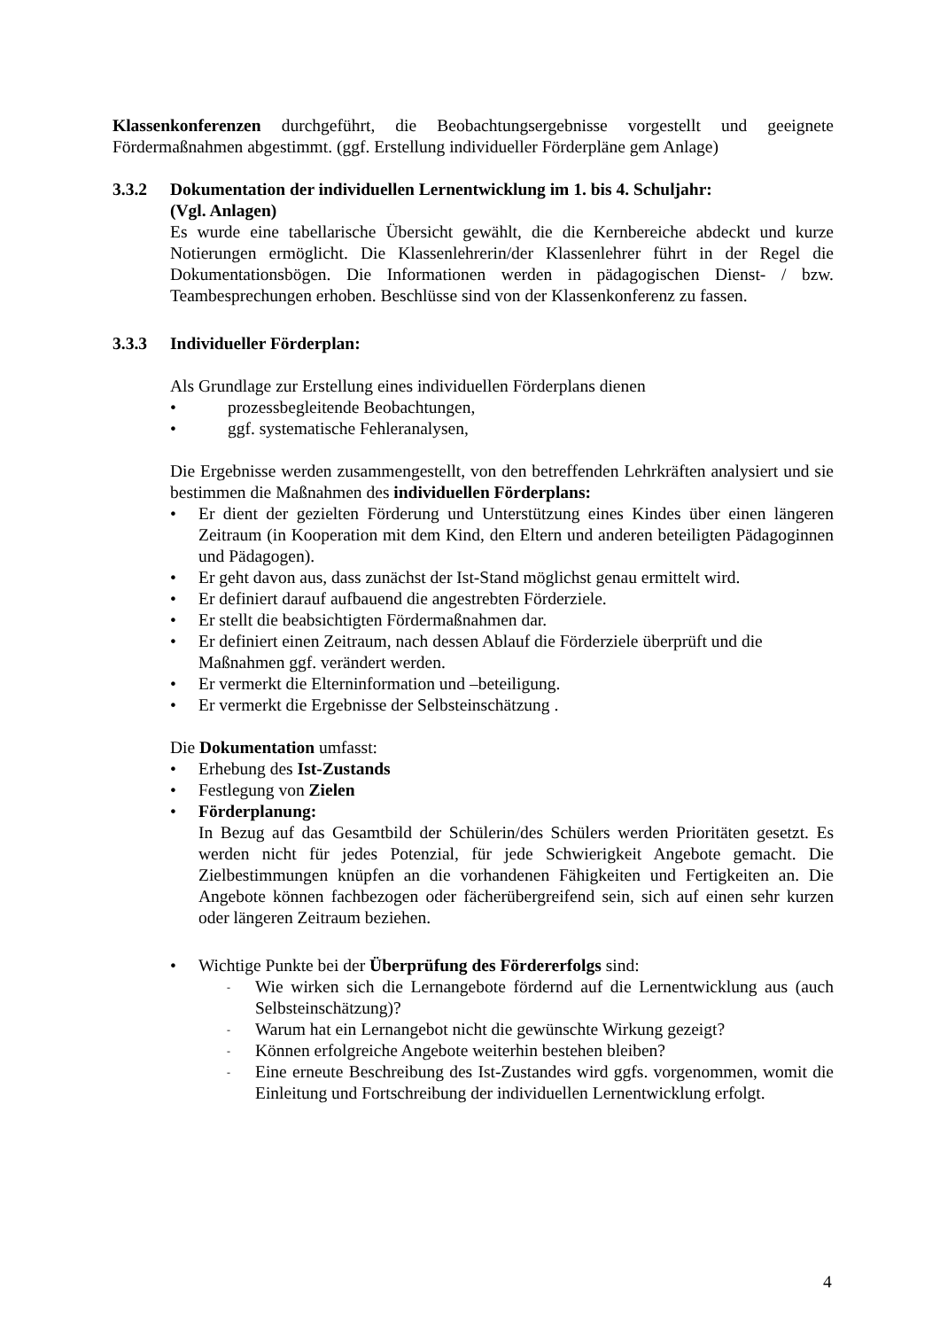Klassenkonferenzen durchgeführt, die Beobachtungsergebnisse vorgestellt und geeignete Fördermaßnahmen abgestimmt. (ggf. Erstellung individueller Förderpläne gem Anlage)
3.3.2 Dokumentation der individuellen Lernentwicklung im 1. bis 4. Schuljahr:
(Vgl. Anlagen)
Es wurde eine tabellarische Übersicht gewählt, die die Kernbereiche abdeckt und kurze Notierungen ermöglicht. Die Klassenlehrerin/der Klassenlehrer führt in der Regel die Dokumentationsbögen. Die Informationen werden in pädagogischen Dienst- / bzw. Teambesprechungen erhoben. Beschlüsse sind von der Klassenkonferenz zu fassen.
3.3.3 Individueller Förderplan:
Als Grundlage zur Erstellung eines individuellen Förderplans dienen
• prozessbegleitende Beobachtungen,
• ggf. systematische Fehleranalysen,
Die Ergebnisse werden zusammengestellt, von den betreffenden Lehrkräften analysiert und sie bestimmen die Maßnahmen des individuellen Förderplans:
• Er dient der gezielten Förderung und Unterstützung eines Kindes über einen längeren Zeitraum (in Kooperation mit dem Kind, den Eltern und anderen beteiligten Pädagoginnen und Pädagogen).
• Er geht davon aus, dass zunächst der Ist-Stand möglichst genau ermittelt wird.
• Er definiert darauf aufbauend die angestrebten Förderziele.
• Er stellt die beabsichtigten Fördermaßnahmen dar.
• Er definiert einen Zeitraum, nach dessen Ablauf die Förderziele überprüft und die Maßnahmen ggf. verändert werden.
• Er vermerkt die Elterninformation und –beteiligung.
• Er vermerkt die Ergebnisse der Selbsteinschätzung .
Die Dokumentation umfasst:
• Erhebung des Ist-Zustands
• Festlegung von Zielen
• Förderplanung:
In Bezug auf das Gesamtbild der Schülerin/des Schülers werden Prioritäten gesetzt. Es werden nicht für jedes Potenzial, für jede Schwierigkeit Angebote gemacht. Die Zielbestimmungen knüpfen an die vorhandenen Fähigkeiten und Fertigkeiten an. Die Angebote können fachbezogen oder fächerübergreifend sein, sich auf einen sehr kurzen oder längeren Zeitraum beziehen.
• Wichtige Punkte bei der Überprüfung des Fördererfolgs sind:
- Wie wirken sich die Lernangebote fördernd auf die Lernentwicklung aus (auch Selbsteinschätzung)?
- Warum hat ein Lernangebot nicht die gewünschte Wirkung gezeigt?
- Können erfolgreiche Angebote weiterhin bestehen bleiben?
- Eine erneute Beschreibung des Ist-Zustandes wird ggfs. vorgenommen, womit die Einleitung und Fortschreibung der individuellen Lernentwicklung erfolgt.
4